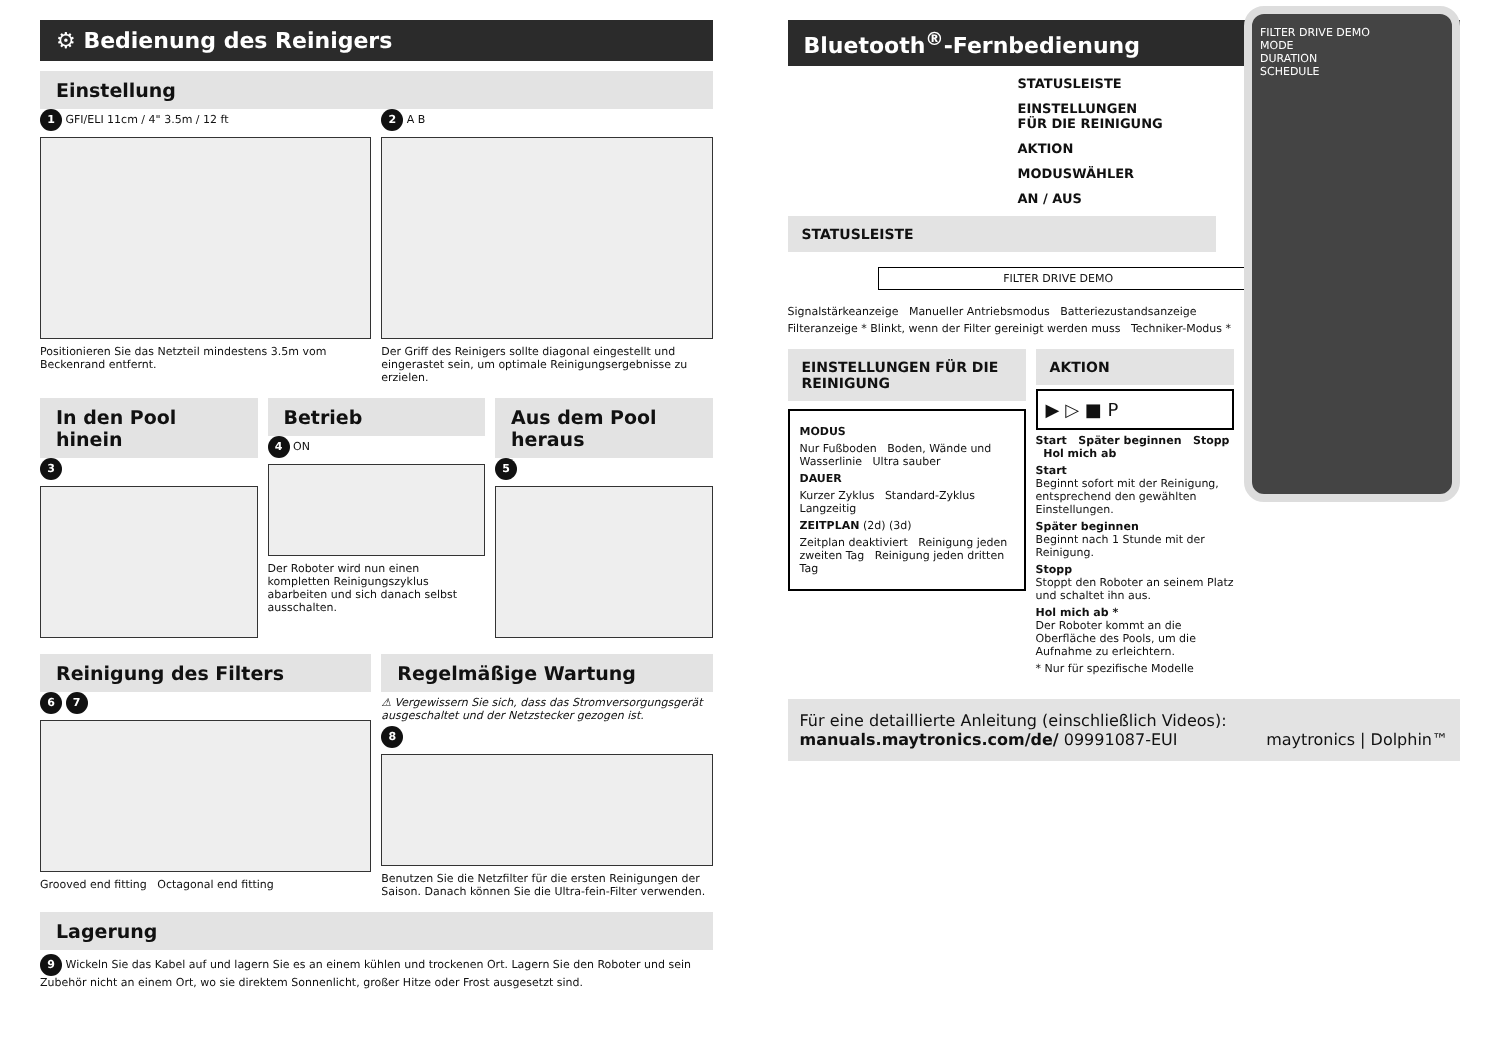⚙ Bedienung des Reinigers
Einstellung
1 GFI/ELI 11cm / 4" 3.5m / 12 ft
Positionieren Sie das Netzteil mindestens 3.5m vom Beckenrand entfernt.
2 A B
Der Griff des Reinigers sollte diagonal eingestellt und eingerastet sein, um optimale Reinigungsergebnisse zu erzielen.
In den Pool hinein
3
Betrieb
4 ON
Der Roboter wird nun einen kompletten Reinigungszyklus abarbeiten und sich danach selbst ausschalten.
Aus dem Pool heraus
5
Reinigung des Filters
6 7
Grooved end fitting Octagonal end fitting
Regelmäßige Wartung
⚠ Vergewissern Sie sich, dass das Stromversorgungsgerät ausgeschaltet und der Netzstecker gezogen ist.
8
Benutzen Sie die Netzfilter für die ersten Reinigungen der Saison. Danach können Sie die Ultra-fein-Filter verwenden.
Lagerung
9 Wickeln Sie das Kabel auf und lagern Sie es an einem kühlen und trockenen Ort. Lagern Sie den Roboter und sein Zubehör nicht an einem Ort, wo sie direktem Sonnenlicht, großer Hitze oder Frost ausgesetzt sind.
Bluetooth<sup>®</sup>-Fernbedienung
FILTER DRIVE DEMO
MODE
DURATION
SCHEDULE
STATUSLEISTE
EINSTELLUNGEN
FÜR DIE REINIGUNG
AKTION
MODUSWÄHLER
AN / AUS
STATUSLEISTE
FILTER DRIVE DEMO
Signalstärkeanzeige Manueller Antriebsmodus Batteriezustandsanzeige
Filteranzeige * Blinkt, wenn der Filter gereinigt werden muss Techniker-Modus *
EINSTELLUNGEN FÜR DIE REINIGUNG
MODUS
Nur Fußboden Boden, Wände und Wasserlinie Ultra sauber
DAUER
Kurzer Zyklus Standard-Zyklus Langzeitig
ZEITPLAN (2d) (3d)
Zeitplan deaktiviert Reinigung jeden zweiten Tag Reinigung jeden dritten Tag
AKTION
▶ ▷ ■ P
Start Später beginnen Stopp Hol mich ab
Start
Beginnt sofort mit der Reinigung, entsprechend den gewählten Einstellungen.
Später beginnen
Beginnt nach 1 Stunde mit der Reinigung.
Stopp
Stoppt den Roboter an seinem Platz und schaltet ihn aus.
Hol mich ab *
Der Roboter kommt an die Oberfläche des Pools, um die Aufnahme zu erleichtern.
* Nur für spezifische Modelle
Für eine detaillierte Anleitung (einschließlich Videos): manuals.maytronics.com/de/ 09991087-EUI maytronics | Dolphin™